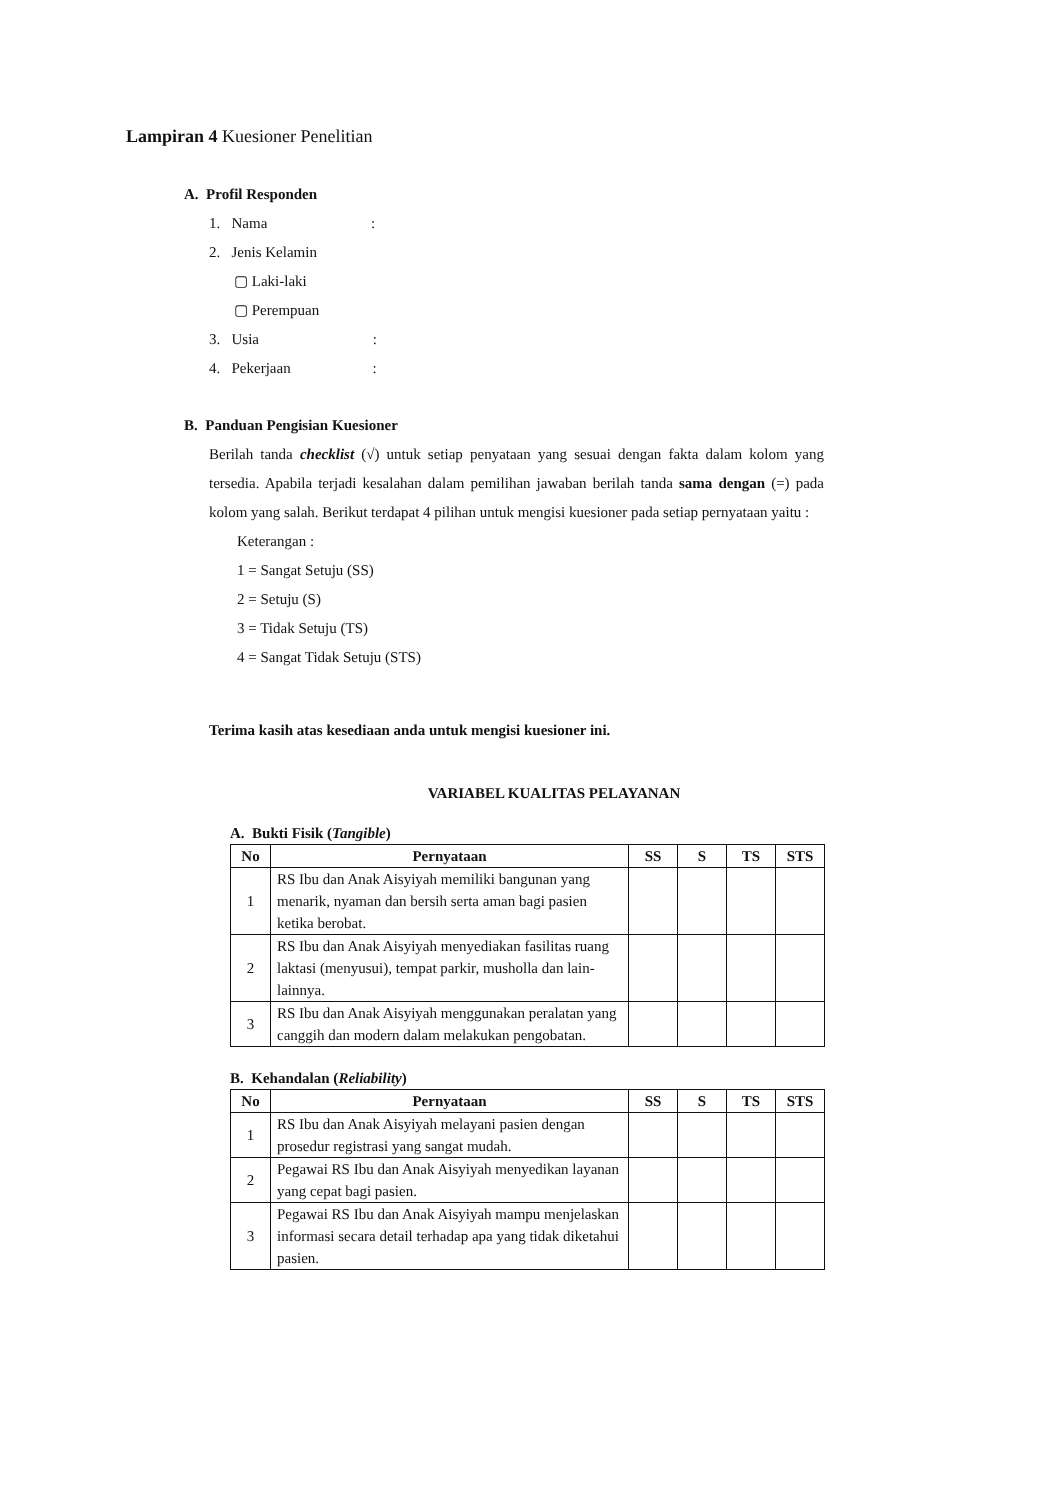Lampiran 4 Kuesioner Penelitian
A. Profil Responden
1. Nama :
2. Jenis Kelamin
▢ Laki-laki
▢ Perempuan
3. Usia :
4. Pekerjaan :
B. Panduan Pengisian Kuesioner
Berilah tanda checklist (√) untuk setiap penyataan yang sesuai dengan fakta dalam kolom yang tersedia. Apabila terjadi kesalahan dalam pemilihan jawaban berilah tanda sama dengan (=) pada kolom yang salah. Berikut terdapat 4 pilihan untuk mengisi kuesioner pada setiap pernyataan yaitu :
Keterangan :
1 = Sangat Setuju (SS)
2 = Setuju (S)
3 = Tidak Setuju (TS)
4 = Sangat Tidak Setuju (STS)
Terima kasih atas kesediaan anda untuk mengisi kuesioner ini.
VARIABEL KUALITAS PELAYANAN
A. Bukti Fisik (Tangible)
| No | Pernyataan | SS | S | TS | STS |
| --- | --- | --- | --- | --- | --- |
| 1 | RS Ibu dan Anak Aisyiyah memiliki bangunan yang menarik, nyaman dan bersih serta aman bagi pasien ketika berobat. | | | | |
| 2 | RS Ibu dan Anak Aisyiyah menyediakan fasilitas ruang laktasi (menyusui), tempat parkir, musholla dan lain-lainnya. | | | | |
| 3 | RS Ibu dan Anak Aisyiyah menggunakan peralatan yang canggih dan modern dalam melakukan pengobatan. | | | | |
B. Kehandalan (Reliability)
| No | Pernyataan | SS | S | TS | STS |
| --- | --- | --- | --- | --- | --- |
| 1 | RS Ibu dan Anak Aisyiyah melayani pasien dengan prosedur registrasi yang sangat mudah. | | | | |
| 2 | Pegawai RS Ibu dan Anak Aisyiyah menyedikan layanan yang cepat bagi pasien. | | | | |
| 3 | Pegawai RS Ibu dan Anak Aisyiyah mampu menjelaskan informasi secara detail terhadap apa yang tidak diketahui pasien. | | | | |